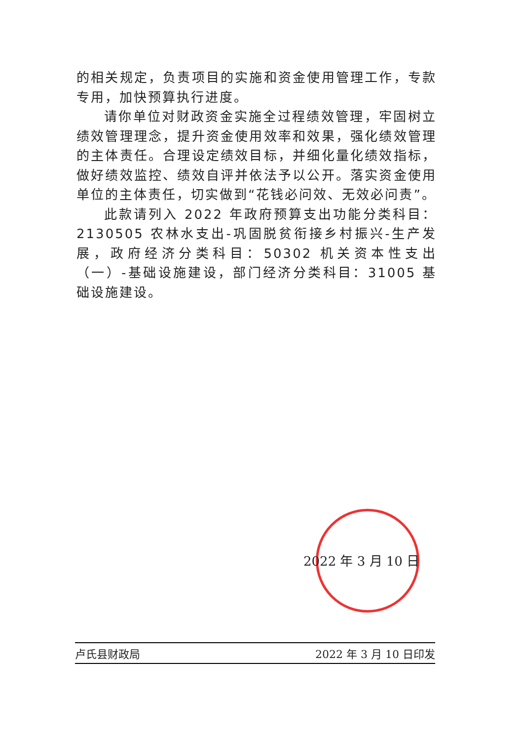的相关规定，负责项目的实施和资金使用管理工作，专款专用，加快预算执行进度。
请你单位对财政资金实施全过程绩效管理，牢固树立绩效管理理念，提升资金使用效率和效果，强化绩效管理的主体责任。合理设定绩效目标，并细化量化绩效指标，做好绩效监控、绩效自评并依法予以公开。落实资金使用单位的主体责任，切实做到“花钱必问效、无效必问责”。
此款请列入 2022 年政府预算支出功能分类科目：2130505 农林水支出-巩固脱贫衔接乡村振兴-生产发展，政府经济分类科目：50302 机关资本性支出（一）-基础设施建设，部门经济分类科目：31005 基础设施建设。
2022 年 3 月 10 日
卢氏县财政局 2022 年 3 月 10 日印发